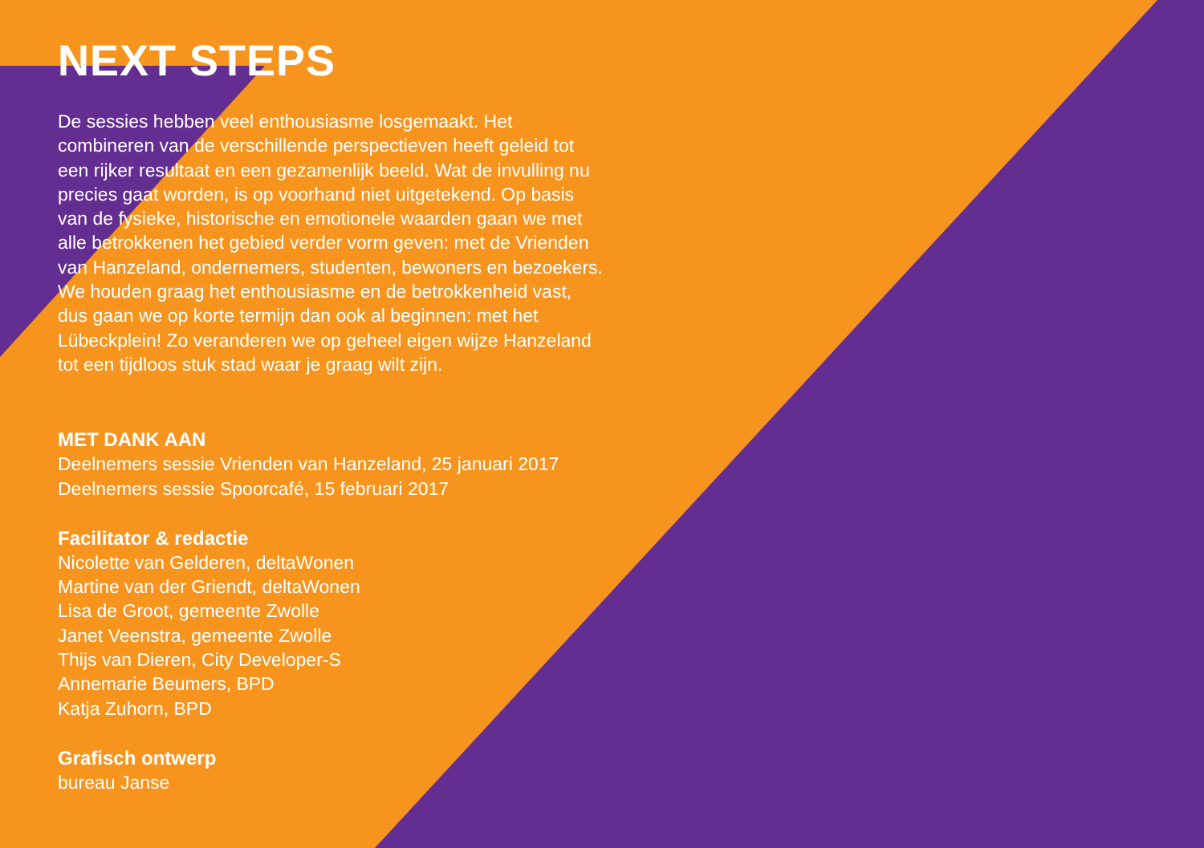NEXT STEPS
De sessies hebben veel enthousiasme losgemaakt. Het combineren van de verschillende perspectieven heeft geleid tot een rijker resultaat en een gezamenlijk beeld. Wat de invulling nu precies gaat worden, is op voorhand niet uitgetekend. Op basis van de fysieke, historische en emotionele waarden gaan we met alle betrokkenen het gebied verder vorm geven: met de Vrienden van Hanzeland, ondernemers, studenten, bewoners en bezoekers. We houden graag het enthousiasme en de betrokkenheid vast, dus gaan we op korte termijn dan ook al beginnen: met het Lübeckplein! Zo veranderen we op geheel eigen wijze Hanzeland tot een tijdloos stuk stad waar je graag wilt zijn.
MET DANK AAN
Deelnemers sessie Vrienden van Hanzeland, 25 januari 2017
Deelnemers sessie Spoorcafé, 15 februari 2017
Facilitator & redactie
Nicolette van Gelderen, deltaWonen
Martine van der Griendt, deltaWonen
Lisa de Groot, gemeente Zwolle
Janet Veenstra, gemeente Zwolle
Thijs van Dieren, City Developer-S
Annemarie Beumers, BPD
Katja Zuhorn, BPD
Grafisch ontwerp
bureau Janse